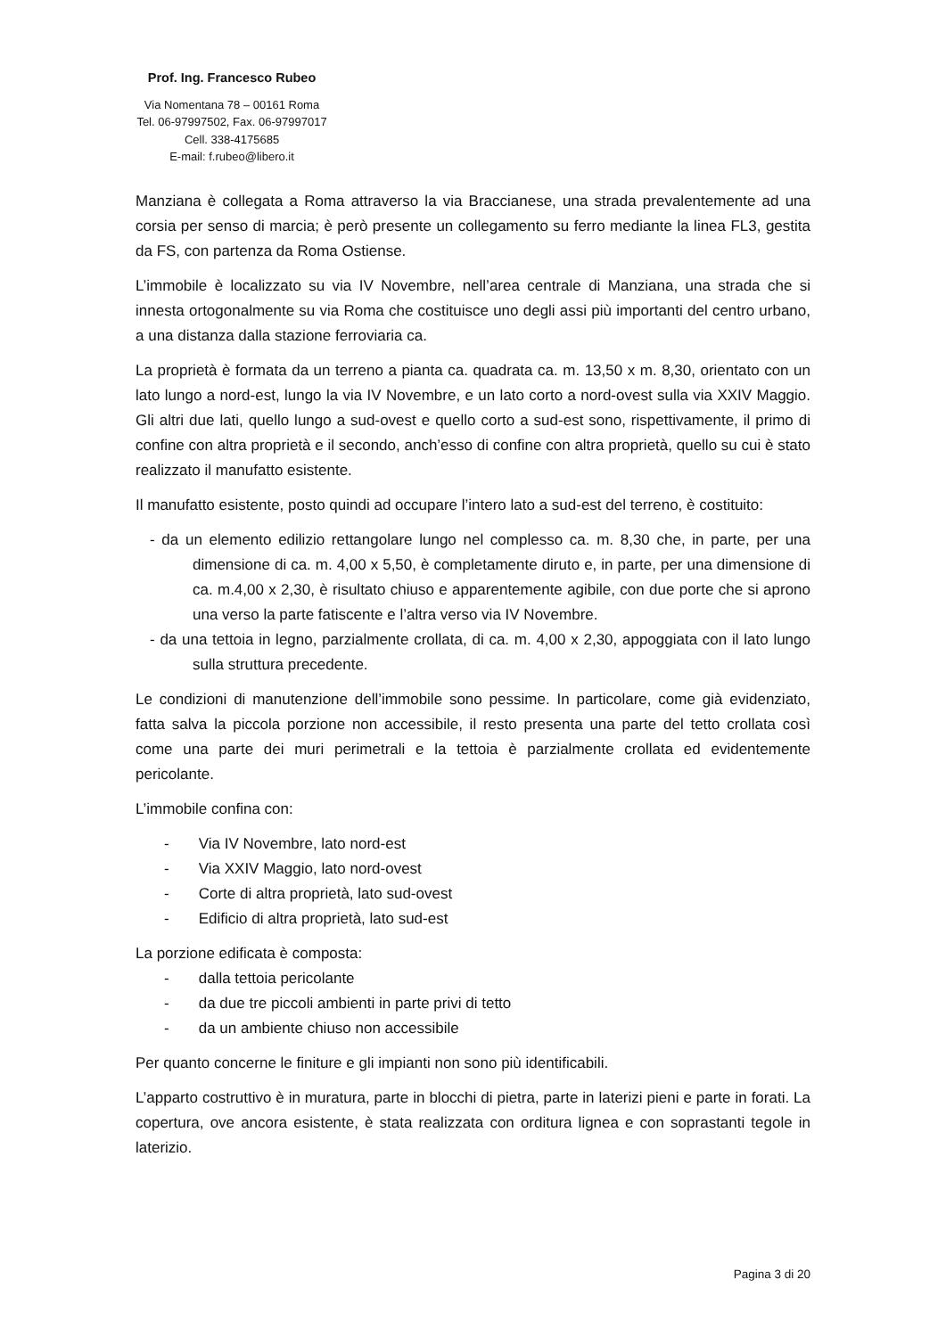Prof. Ing. Francesco Rubeo
Via Nomentana 78 – 00161 Roma
Tel. 06-97997502, Fax. 06-97997017
Cell. 338-4175685
E-mail: f.rubeo@libero.it
Manziana è collegata a Roma attraverso la via Braccianese, una strada prevalentemente ad una corsia per senso di marcia; è però presente un collegamento su ferro mediante la linea FL3, gestita da FS, con partenza da Roma Ostiense.
L’immobile è localizzato su via IV Novembre, nell’area centrale di Manziana, una strada che si innesta ortogonalmente su via Roma che costituisce uno degli assi più importanti del centro urbano, a una distanza dalla stazione ferroviaria ca.
La proprietà è formata da un terreno a pianta ca. quadrata ca. m. 13,50 x m. 8,30, orientato con un lato lungo a nord-est, lungo la via IV Novembre, e un lato corto a nord-ovest sulla via XXIV Maggio. Gli altri due lati, quello lungo a sud-ovest e quello corto a sud-est sono, rispettivamente, il primo di confine con altra proprietà e il secondo, anch’esso di confine con altra proprietà, quello su cui è stato realizzato il manufatto esistente.
Il manufatto esistente, posto quindi ad occupare l’intero lato a sud-est del terreno, è costituito:
- da un elemento edilizio rettangolare lungo nel complesso ca. m. 8,30 che, in parte, per una dimensione di ca. m. 4,00 x 5,50, è completamente diruto e, in parte, per una dimensione di ca. m.4,00 x 2,30, è risultato chiuso e apparentemente agibile, con due porte che si aprono una verso la parte fatiscente e l’altra verso via IV Novembre.
- da una tettoia in legno, parzialmente crollata, di ca. m. 4,00 x 2,30, appoggiata con il lato lungo sulla struttura precedente.
Le condizioni di manutenzione dell’immobile sono pessime. In particolare, come già evidenziato, fatta salva la piccola porzione non accessibile, il resto presenta una parte del tetto crollata così come una parte dei muri perimetrali e la tettoia è parzialmente crollata ed evidentemente pericolante.
L’immobile confina con:
- Via IV Novembre, lato nord-est
- Via XXIV Maggio, lato nord-ovest
- Corte di altra proprietà, lato sud-ovest
- Edificio di altra proprietà, lato sud-est
La porzione edificata è composta:
- dalla tettoia pericolante
- da due tre piccoli ambienti in parte privi di tetto
- da un ambiente chiuso non accessibile
Per quanto concerne le finiture e gli impianti non sono più identificabili.
L’apparto costruttivo è in muratura, parte in blocchi di pietra, parte in laterizi pieni e parte in forati. La copertura, ove ancora esistente, è stata realizzata con orditura lignea e con soprastanti tegole in laterizio.
Pagina 3 di 20